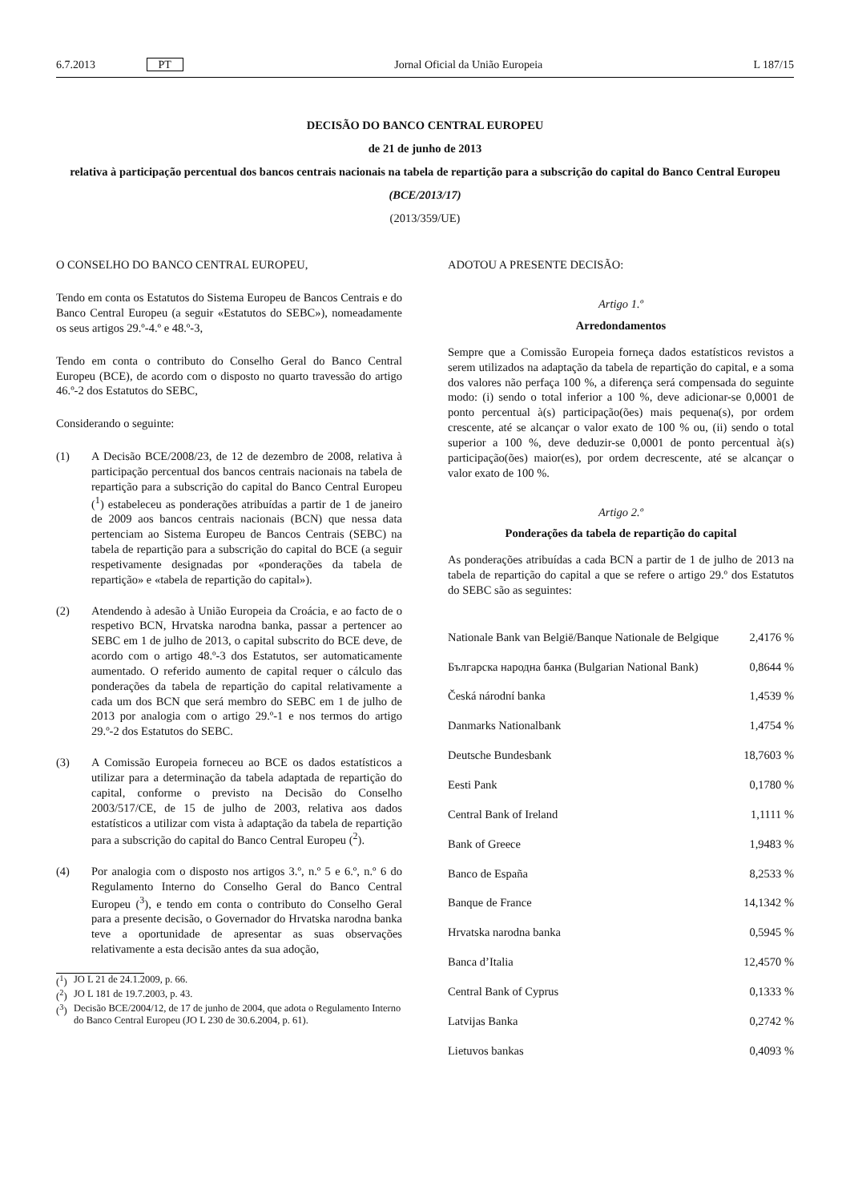6.7.2013 PT Jornal Oficial da União Europeia L 187/15
DECISÃO DO BANCO CENTRAL EUROPEU
de 21 de junho de 2013
relativa à participação percentual dos bancos centrais nacionais na tabela de repartição para a subscrição do capital do Banco Central Europeu
(BCE/2013/17)
(2013/359/UE)
O CONSELHO DO BANCO CENTRAL EUROPEU,
Tendo em conta os Estatutos do Sistema Europeu de Bancos Centrais e do Banco Central Europeu (a seguir «Estatutos do SEBC»), nomeadamente os seus artigos 29.º-4.º e 48.º-3,
Tendo em conta o contributo do Conselho Geral do Banco Central Europeu (BCE), de acordo com o disposto no quarto travessão do artigo 46.º-2 dos Estatutos do SEBC,
Considerando o seguinte:
(1) A Decisão BCE/2008/23, de 12 de dezembro de 2008, relativa à participação percentual dos bancos centrais nacionais na tabela de repartição para a subscrição do capital do Banco Central Europeu (<sup>1</sup>) estabeleceu as ponderações atribuídas a partir de 1 de janeiro de 2009 aos bancos centrais nacionais (BCN) que nessa data pertenciam ao Sistema Europeu de Bancos Centrais (SEBC) na tabela de repartição para a subscrição do capital do BCE (a seguir respetivamente designadas por «ponderações da tabela de repartição» e «tabela de repartição do capital»).
(2) Atendendo à adesão à União Europeia da Croácia, e ao facto de o respetivo BCN, Hrvatska narodna banka, passar a pertencer ao SEBC em 1 de julho de 2013, o capital subscrito do BCE deve, de acordo com o artigo 48.º-3 dos Estatutos, ser automaticamente aumentado. O referido aumento de capital requer o cálculo das ponderações da tabela de repartição do capital relativamente a cada um dos BCN que será membro do SEBC em 1 de julho de 2013 por analogia com o artigo 29.º-1 e nos termos do artigo 29.º-2 dos Estatutos do SEBC.
(3) A Comissão Europeia forneceu ao BCE os dados estatísticos a utilizar para a determinação da tabela adaptada de repartição do capital, conforme o previsto na Decisão do Conselho 2003/517/CE, de 15 de julho de 2003, relativa aos dados estatísticos a utilizar com vista à adaptação da tabela de repartição para a subscrição do capital do Banco Central Europeu (<sup>2</sup>).
(4) Por analogia com o disposto nos artigos 3.º, n.º 5 e 6.º, n.º 6 do Regulamento Interno do Conselho Geral do Banco Central Europeu (<sup>3</sup>), e tendo em conta o contributo do Conselho Geral para a presente decisão, o Governador do Hrvatska narodna banka teve a oportunidade de apresentar as suas observações relativamente a esta decisão antes da sua adoção,
(<sup>1</sup>)
JO L 21 de 24.1.2009, p. 66.
(<sup>2</sup>)
JO L 181 de 19.7.2003, p. 43.
(<sup>3</sup>)
Decisão BCE/2004/12, de 17 de junho de 2004, que adota o Regulamento Interno do Banco Central Europeu (JO L 230 de 30.6.2004, p. 61).
ADOTOU A PRESENTE DECISÃO:
Artigo 1.º
Arredondamentos
Sempre que a Comissão Europeia forneça dados estatísticos revistos a serem utilizados na adaptação da tabela de repartição do capital, e a soma dos valores não perfaça 100 %, a diferença será compensada do seguinte modo: (i) sendo o total inferior a 100 %, deve adicionar-se 0,0001 de ponto percentual à(s) participação(ões) mais pequena(s), por ordem crescente, até se alcançar o valor exato de 100 % ou, (ii) sendo o total superior a 100 %, deve deduzir-se 0,0001 de ponto percentual à(s) participação(ões) maior(es), por ordem decrescente, até se alcançar o valor exato de 100 %.
Artigo 2.º
Ponderações da tabela de repartição do capital
As ponderações atribuídas a cada BCN a partir de 1 de julho de 2013 na tabela de repartição do capital a que se refere o artigo 29.º dos Estatutos do SEBC são as seguintes:
| Nationale Bank van België/Banque Nationale de Belgique | 2,4176 % |
| Българска народна банка (Bulgarian National Bank) | 0,8644 % |
| Česká národní banka | 1,4539 % |
| Danmarks Nationalbank | 1,4754 % |
| Deutsche Bundesbank | 18,7603 % |
| Eesti Pank | 0,1780 % |
| Central Bank of Ireland | 1,1111 % |
| Bank of Greece | 1,9483 % |
| Banco de España | 8,2533 % |
| Banque de France | 14,1342 % |
| Hrvatska narodna banka | 0,5945 % |
| Banca d’Italia | 12,4570 % |
| Central Bank of Cyprus | 0,1333 % |
| Latvijas Banka | 0,2742 % |
| Lietuvos bankas | 0,4093 % |